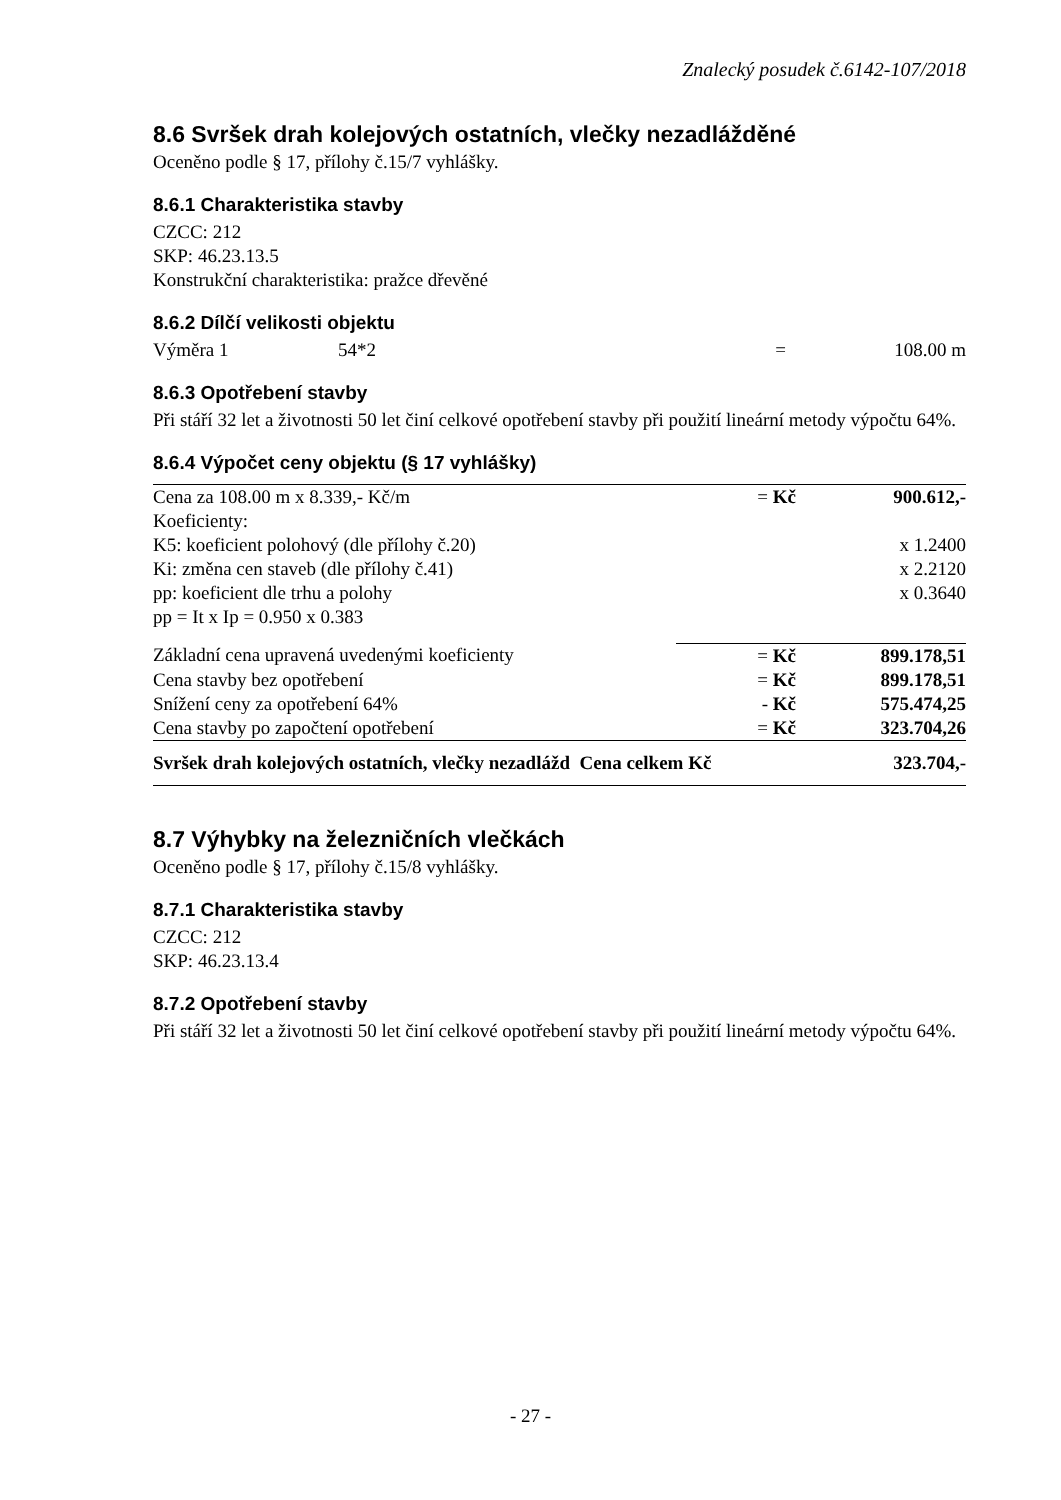Znalecký posudek č.6142-107/2018
8.6 Svršek drah kolejových ostatních, vlečky nezadlážděné
Oceněno podle § 17, přílohy č.15/7 vyhlášky.
8.6.1 Charakteristika stavby
CZCC: 212
SKP: 46.23.13.5
Konstrukční charakteristika: pražce dřevěné
8.6.2 Dílčí velikosti objektu
| Výměra 1 | 54*2 | = | 108.00 m |
8.6.3 Opotřebení stavby
Při stáří 32 let a životnosti 50 let činí celkové opotřebení stavby při použití lineární metody výpočtu 64%.
8.6.4 Výpočet ceny objektu (§ 17 vyhlášky)
| Cena za 108.00 m x 8.339,- Kč/m | = Kč | 900.612,- |
| Koeficienty: | | |
| K5: koeficient polohový (dle přílohy č.20) | | x 1.2400 |
| Ki: změna cen staveb (dle přílohy č.41) | | x 2.2120 |
| pp: koeficient dle trhu a polohy | | x 0.3640 |
| pp = It x Ip = 0.950 x 0.383 | | |
| Základní cena upravená uvedenými koeficienty | = Kč | 899.178,51 |
| Cena stavby bez opotřebení | = Kč | 899.178,51 |
| Snížení ceny za opotřebení 64% | - Kč | 575.474,25 |
| Cena stavby po započtení opotřebení | = Kč | 323.704,26 |
| Svršek drah kolejových ostatních, vlečky nezadlážd Cena celkem Kč | | 323.704,- |
8.7 Výhybky na železničních vlečkách
Oceněno podle § 17, přílohy č.15/8 vyhlášky.
8.7.1 Charakteristika stavby
CZCC: 212
SKP: 46.23.13.4
8.7.2 Opotřebení stavby
Při stáří 32 let a životnosti 50 let činí celkové opotřebení stavby při použití lineární metody výpočtu 64%.
- 27 -